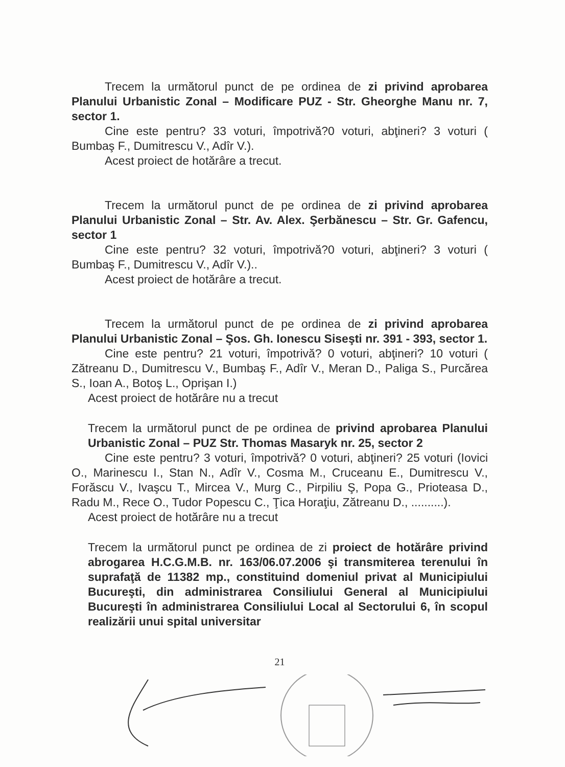Trecem la următorul punct de pe ordinea de zi privind aprobarea Planului Urbanistic Zonal – Modificare PUZ - Str. Gheorghe Manu nr. 7, sector 1.
Cine este pentru? 33 voturi, împotrivă?0 voturi, abţineri? 3 voturi ( Bumbaş F., Dumitrescu V., Adîr V.).
Acest proiect de hotărâre a trecut.
Trecem la următorul punct de pe ordinea de zi privind aprobarea Planului Urbanistic Zonal – Str. Av. Alex. Şerbănescu – Str. Gr. Gafencu, sector 1
Cine este pentru? 32 voturi, împotrivă?0 voturi, abţineri? 3 voturi ( Bumbaş F., Dumitrescu V., Adîr V.)..
Acest proiect de hotărâre a trecut.
Trecem la următorul punct de pe ordinea de zi privind aprobarea Planului Urbanistic Zonal – Şos. Gh. Ionescu Siseşti nr. 391 - 393, sector 1.
Cine este pentru? 21 voturi, împotrivă? 0 voturi, abţineri? 10 voturi ( Zătreanu D., Dumitrescu V., Bumbaş F., Adîr V., Meran D., Paliga S., Purcărea S., Ioan A., Botoş L., Oprişan I.)
Acest proiect de hotărâre nu a trecut
Trecem la următorul punct de pe ordinea de privind aprobarea Planului Urbanistic Zonal – PUZ Str. Thomas Masaryk nr. 25, sector 2
Cine este pentru? 3 voturi, împotrivă? 0 voturi, abţineri? 25 voturi (Iovici O., Marinescu I., Stan N., Adîr V., Cosma M., Cruceanu E., Dumitrescu V., Forăscu V., Ivaşcu T., Mircea V., Murg C., Pirpiliu Ş, Popa G., Prioteasa D., Radu M., Rece O., Tudor Popescu C., Ţica Horaţiu, Zătreanu D., ..........).
Acest proiect de hotărâre nu a trecut
Trecem la următorul punct pe ordinea de zi proiect de hotărâre privind abrogarea H.C.G.M.B. nr. 163/06.07.2006 şi transmiterea terenului în suprafaţă de 11382 mp., constituind domeniul privat al Municipiului Bucureşti, din administrarea Consiliului General al Municipiului Bucureşti în administrarea Consiliului Local al Sectorului 6, în scopul realizării unui spital universitar
21